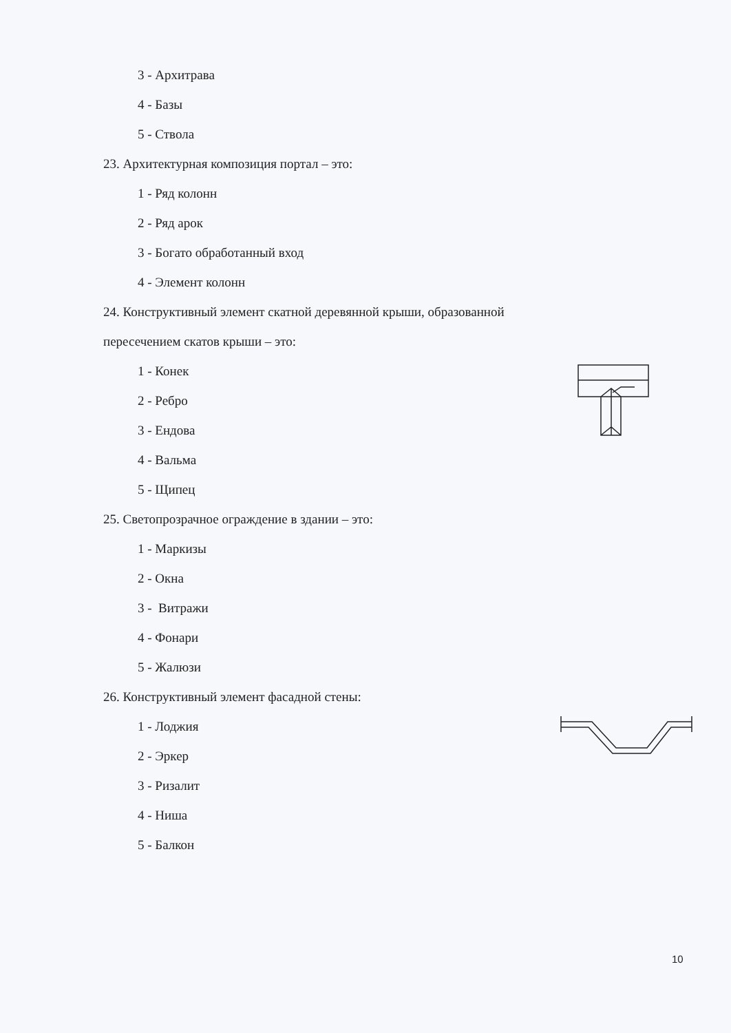3 - Архитрава
4 - Базы
5 - Ствола
23. Архитектурная композиция портал – это:
1 - Ряд колонн
2 - Ряд арок
3 - Богато обработанный вход
4 - Элемент колонн
24. Конструктивный элемент скатной деревянной крыши, образованной
пересечением скатов крыши – это:
1 - Конек
2 - Ребро
3 - Ендова
4 - Вальма
5 - Щипец
25. Светопрозрачное ограждение в здании – это:
1 - Маркизы
2 - Окна
3 - Витражи
4 - Фонари
5 - Жалюзи
26. Конструктивный элемент фасадной стены:
1 - Лоджия
2 - Эркер
3 - Ризалит
4 - Ниша
5 - Балкон
10